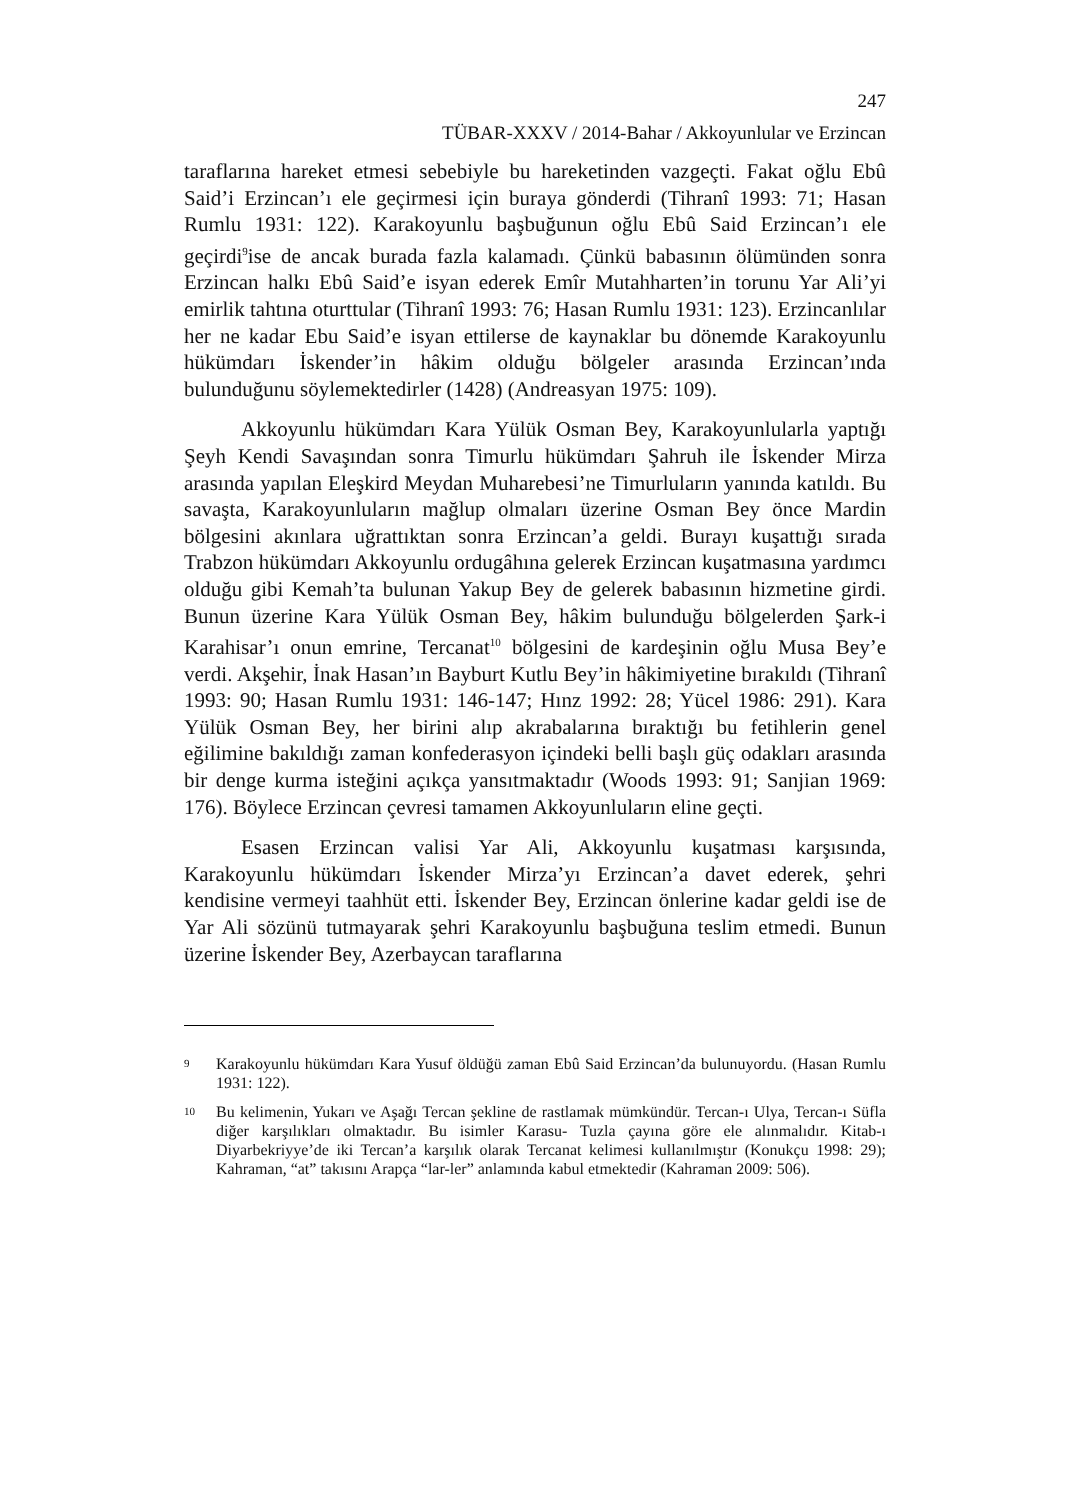247
TÜBAR-XXXV / 2014-Bahar / Akkoyunlular ve Erzincan
taraflarına hareket etmesi sebebiyle bu hareketinden vazgeçti. Fakat oğlu Ebû Said’i Erzincan’ı ele geçirmesi için buraya gönderdi (Tihranî 1993: 71; Hasan Rumlu 1931: 122). Karakoyunlu başbuğunun oğlu Ebû Said Erzincan’ı ele geçirdi<sup>9</sup>ise de ancak burada fazla kalamadı. Çünkü babasının ölümünden sonra Erzincan halkı Ebû Said’e isyan ederek Emîr Mutahharten’in torunu Yar Ali’yi emirlik tahtına oturttular (Tihranî 1993: 76; Hasan Rumlu 1931: 123). Erzincanlılar her ne kadar Ebu Said’e isyan ettilerse de kaynaklar bu dönemde Karakoyunlu hükümdarı İskender’in hâkim olduğu bölgeler arasında Erzincan’ında bulunduğunu söylemektedirler (1428) (Andreasyan 1975: 109).
Akkoyunlu hükümdarı Kara Yülük Osman Bey, Karakoyunlularla yaptığı Şeyh Kendi Savaşından sonra Timurlu hükümdarı Şahruh ile İskender Mirza arasında yapılan Eleşkird Meydan Muharebesi’ne Timurluların yanında katıldı. Bu savaşta, Karakoyunluların mağlup olmaları üzerine Osman Bey önce Mardin bölgesini akınlara uğrattıktan sonra Erzincan’a geldi. Burayı kuşattığı sırada Trabzon hükümdarı Akkoyunlu ordugâhına gelerek Erzincan kuşatmasına yardımcı olduğu gibi Kemah’ta bulunan Yakup Bey de gelerek babasının hizmetine girdi. Bunun üzerine Kara Yülük Osman Bey, hâkim bulunduğu bölgelerden Şark-i Karahisar’ı onun emrine, Tercanat<sup>10</sup> bölgesini de kardeşinin oğlu Musa Bey’e verdi. Akşehir, İnak Hasan’ın Bayburt Kutlu Bey’in hâkimiyetine bırakıldı (Tihranî 1993: 90; Hasan Rumlu 1931: 146-147; Hınz 1992: 28; Yücel 1986: 291). Kara Yülük Osman Bey, her birini alıp akrabalarına bıraktığı bu fetihlerin genel eğilimine bakıldığı zaman konfederasyon içindeki belli başlı güç odakları arasında bir denge kurma isteğini açıkça yansıtmaktadır (Woods 1993: 91; Sanjian 1969: 176). Böylece Erzincan çevresi tamamen Akkoyunluların eline geçti.
Esasen Erzincan valisi Yar Ali, Akkoyunlu kuşatması karşısında, Karakoyunlu hükümdarı İskender Mirza’yı Erzincan’a davet ederek, şehri kendisine vermeyi taahhüt etti. İskender Bey, Erzincan önlerine kadar geldi ise de Yar Ali sözünü tutmayarak şehri Karakoyunlu başbuğuna teslim etmedi. Bunun üzerine İskender Bey, Azerbaycan taraflarına
<sup>9</sup>
Karakoyunlu hükümdarı Kara Yusuf öldüğü zaman Ebû Said Erzincan’da bulunuyordu. (Hasan Rumlu 1931: 122).
<sup>10</sup>
Bu kelimenin, Yukarı ve Aşağı Tercan şekline de rastlamak mümkündür. Tercan-ı Ulya, Tercan-ı Süfla diğer karşılıkları olmaktadır. Bu isimler Karasu- Tuzla çayına göre ele alınmalıdır. Kitab-ı Diyarbekriyye’de iki Tercan’a karşılık olarak Tercanat kelimesi kullanılmıştır (Konukçu 1998: 29); Kahraman, “at” takısını Arapça “lar-ler” anlamında kabul etmektedir (Kahraman 2009: 506).